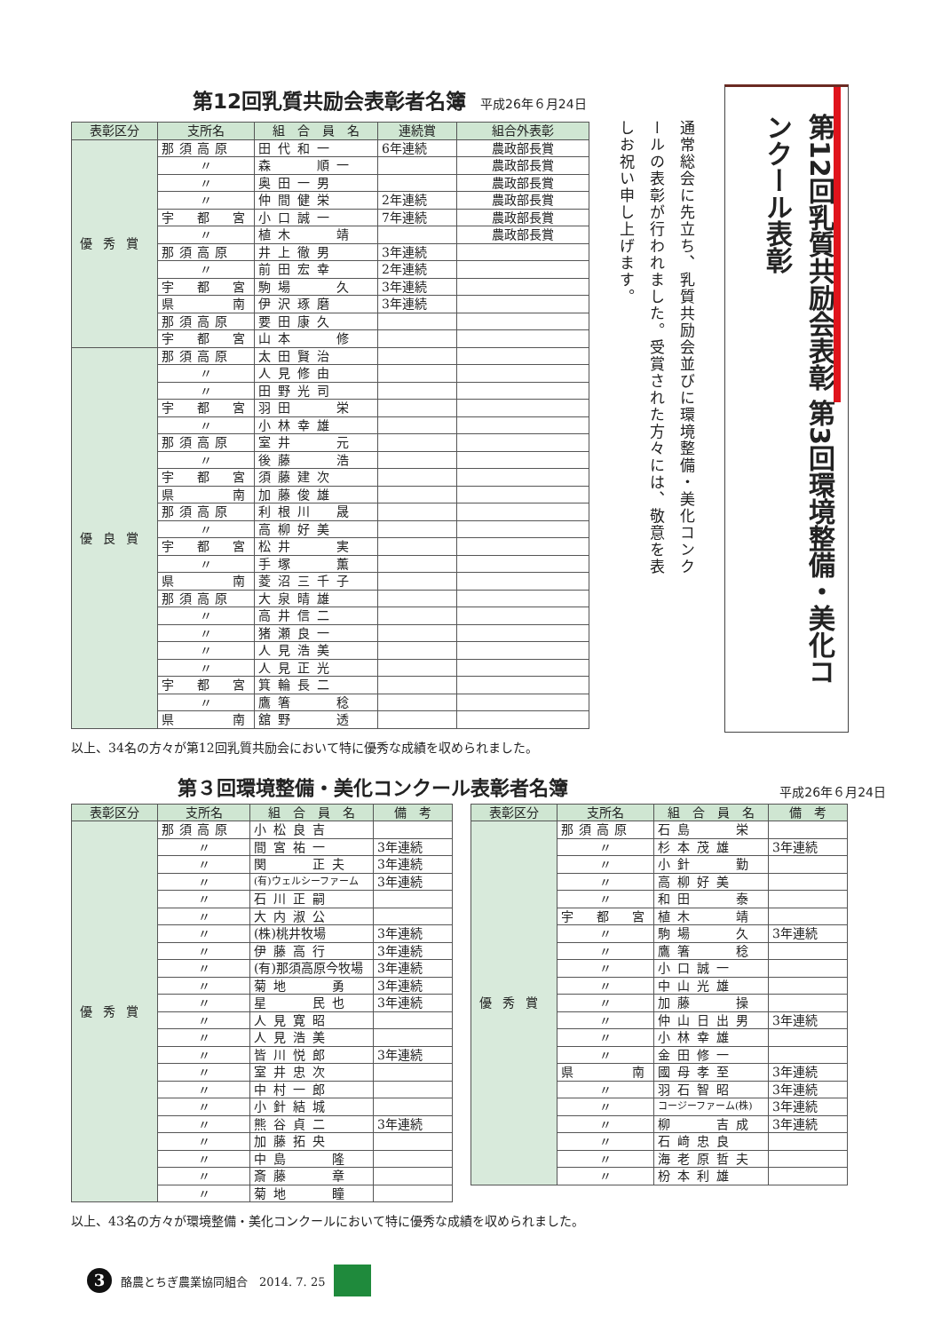第12回乳質共励会表彰者名簿 平成26年６月24日
| 表彰区分 | 支所名 | 組 合 員 名 | 連続賞 | 組合外表彰 |
| --- | --- | --- | --- | --- |
| 優秀賞 | 那須高原 | 田代和一 | 6年連続 | 農政部長賞 |
| | 〃 | 森 順一 | | 農政部長賞 |
| | 〃 | 奥田一男 | | 農政部長賞 |
| | 〃 | 仲間健栄 | 2年連続 | 農政部長賞 |
| | 宇 都 宮 | 小口誠一 | 7年連続 | 農政部長賞 |
| | 〃 | 植木 靖 | | 農政部長賞 |
| | 那須高原 | 井上徹男 | 3年連続 | |
| | 〃 | 前田宏幸 | 2年連続 | |
| | 宇 都 宮 | 駒場 久 | 3年連続 | |
| | 県 南 | 伊沢琢磨 | 3年連続 | |
| | 那須高原 | 要田康久 | | |
| | 宇 都 宮 | 山本 修 | | |
| 優良賞 | 那須高原 | 太田賢治 | | |
| | 〃 | 人見修由 | | |
| | 〃 | 田野光司 | | |
| | 宇 都 宮 | 羽田 栄 | | |
| | 〃 | 小林幸雄 | | |
| | 那須高原 | 室井 元 | | |
| | 〃 | 後藤 浩 | | |
| | 宇 都 宮 | 須藤建次 | | |
| | 県 南 | 加藤俊雄 | | |
| | 那須高原 | 利根川 晟 | | |
| | 〃 | 高柳好美 | | |
| | 宇 都 宮 | 松井 実 | | |
| | 〃 | 手塚 薫 | | |
| | 県 南 | 菱沼三千子 | | |
| | 那須高原 | 大泉晴雄 | | |
| | 〃 | 高井信二 | | |
| | 〃 | 猪瀬良一 | | |
| | 〃 | 人見浩美 | | |
| | 〃 | 人見正光 | | |
| | 宇 都 宮 | 箕輪長二 | | |
| | 〃 | 鷹箸 稔 | | |
| | 県 南 | 舘野 透 | | |
以上、34名の方々が第12回乳質共励会において特に優秀な成績を収められました。
通常総会に先立ち、乳質共励会並びに環境整備・美化コンクールの表彰が行われました。受賞された方々には、敬意を表しお祝い申し上げます。
第12回乳質共励会表彰 第3回環境整備・美化コンクール表彰
第３回環境整備・美化コンクール表彰者名簿 平成26年６月24日
| 表彰区分 | 支所名 | 組 合 員 名 | 備 考 |
| --- | --- | --- | --- |
| 優秀賞 | 那須高原 | 小松良吉 | |
| | 〃 | 間宮祐一 | 3年連続 |
| | 〃 | 関 正夫 | 3年連続 |
| | 〃 | (有)ウェルシーファーム | 3年連続 |
| | 〃 | 石川正嗣 | |
| | 〃 | 大内淑公 | |
| | 〃 | (株)桃井牧場 | 3年連続 |
| | 〃 | 伊藤高行 | 3年連続 |
| | 〃 | (有)那須高原今牧場 | 3年連続 |
| | 〃 | 菊地 勇 | 3年連続 |
| | 〃 | 星 民也 | 3年連続 |
| | 〃 | 人見寛昭 | |
| | 〃 | 人見浩美 | |
| | 〃 | 皆川悦郎 | 3年連続 |
| | 〃 | 室井忠次 | |
| | 〃 | 中村一郎 | |
| | 〃 | 小針結城 | |
| | 〃 | 熊谷貞二 | 3年連続 |
| | 〃 | 加藤拓央 | |
| | 〃 | 中島 隆 | |
| | 〃 | 斎藤 章 | |
| | 〃 | 菊地 瞳 | |
| 表彰区分 | 支所名 | 組 合 員 名 | 備 考 |
| --- | --- | --- | --- |
| 優秀賞 | 那須高原 | 石島 栄 | |
| | 〃 | 杉本茂雄 | 3年連続 |
| | 〃 | 小針 勤 | |
| | 〃 | 高柳好美 | |
| | 〃 | 和田 泰 | |
| | 宇 都 宮 | 植木 靖 | |
| | 〃 | 駒場 久 | 3年連続 |
| | 〃 | 鷹箸 稔 | |
| | 〃 | 小口誠一 | |
| | 〃 | 中山光雄 | |
| | 〃 | 加藤 操 | |
| | 〃 | 仲山日出男 | 3年連続 |
| | 〃 | 小林幸雄 | |
| | 〃 | 金田修一 | |
| | 県 南 | 國母孝至 | 3年連続 |
| | 〃 | 羽石智昭 | 3年連続 |
| | 〃 | コージーファーム(株) | 3年連続 |
| | 〃 | 柳 吉成 | 3年連続 |
| | 〃 | 石﨑忠良 | |
| | 〃 | 海老原哲夫 | |
| | 〃 | 枌本利雄 | |
以上、43名の方々が環境整備・美化コンクールにおいて特に優秀な成績を収められました。
3 酪農とちぎ農業協同組合　2014. 7. 25